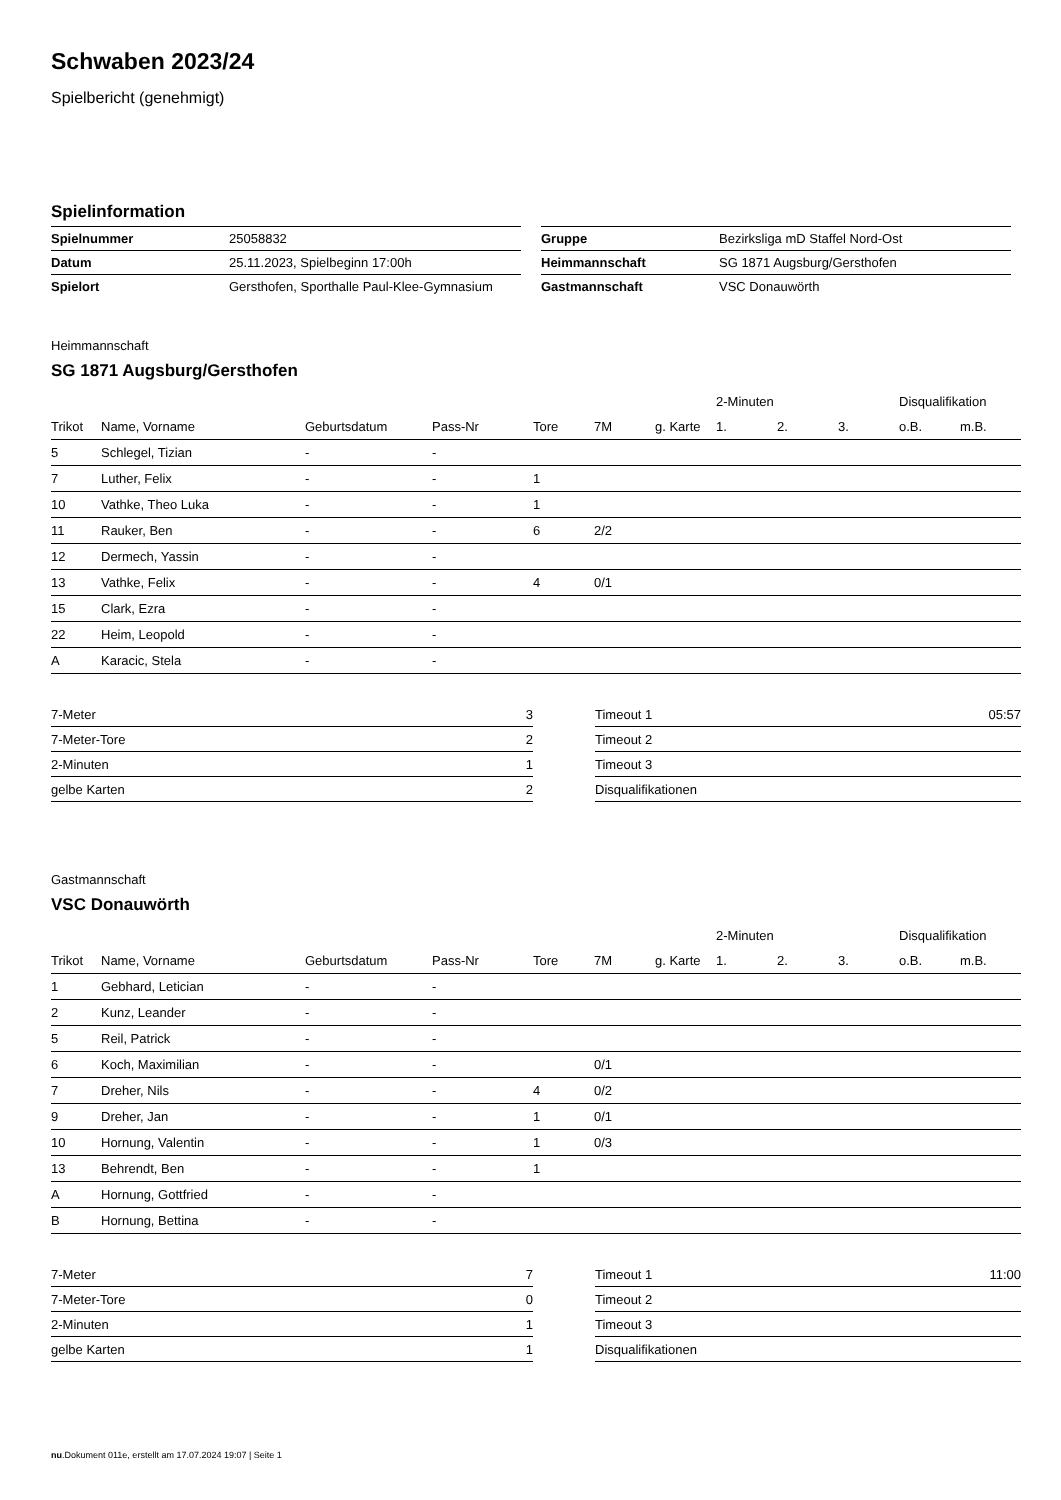Schwaben 2023/24
Spielbericht (genehmigt)
Spielinformation
| Spielnummer | 25058832 |
| Datum | 25.11.2023, Spielbeginn 17:00h |
| Spielort | Gersthofen, Sporthalle Paul-Klee-Gymnasium |
| Gruppe | Bezirksliga mD Staffel Nord-Ost |
| Heimmannschaft | SG 1871 Augsburg/Gersthofen |
| Gastmannschaft | VSC Donauwörth |
Heimmannschaft
SG 1871 Augsburg/Gersthofen
| | | | | | | | 2-Minuten | | | Disqualifikation | |
| --- | --- | --- | --- | --- | --- | --- | --- | --- | --- | --- | --- |
| Trikot | Name, Vorname | Geburtsdatum | Pass-Nr | Tore | 7M | g. Karte | 1. | 2. | 3. | o.B. | m.B. |
| 5 | Schlegel, Tizian | - | - | | | | | | | | |
| 7 | Luther, Felix | - | - | 1 | | | | | | | |
| 10 | Vathke, Theo Luka | - | - | 1 | | | | | | | |
| 11 | Rauker, Ben | - | - | 6 | 2/2 | | | | | | |
| 12 | Dermech, Yassin | - | - | | | | | | | | |
| 13 | Vathke, Felix | - | - | 4 | 0/1 | | | | | | |
| 15 | Clark, Ezra | - | - | | | | | | | | |
| 22 | Heim, Leopold | - | - | | | | | | | | |
| A | Karacic, Stela | - | - | | | | | | | | |
| 7-Meter | 3 |
| 7-Meter-Tore | 2 |
| 2-Minuten | 1 |
| gelbe Karten | 2 |
| Timeout 1 | 05:57 |
| Timeout 2 | |
| Timeout 3 | |
| Disqualifikationen | |
Gastmannschaft
VSC Donauwörth
| | | | | | | | 2-Minuten | | | Disqualifikation | |
| --- | --- | --- | --- | --- | --- | --- | --- | --- | --- | --- | --- |
| Trikot | Name, Vorname | Geburtsdatum | Pass-Nr | Tore | 7M | g. Karte | 1. | 2. | 3. | o.B. | m.B. |
| 1 | Gebhard, Letician | - | - | | | | | | | | |
| 2 | Kunz, Leander | - | - | | | | | | | | |
| 5 | Reil, Patrick | - | - | | | | | | | | |
| 6 | Koch, Maximilian | - | - | | 0/1 | | | | | | |
| 7 | Dreher, Nils | - | - | 4 | 0/2 | | | | | | |
| 9 | Dreher, Jan | - | - | 1 | 0/1 | | | | | | |
| 10 | Hornung, Valentin | - | - | 1 | 0/3 | | | | | | |
| 13 | Behrendt, Ben | - | - | 1 | | | | | | | |
| A | Hornung, Gottfried | - | - | | | | | | | | |
| B | Hornung, Bettina | - | - | | | | | | | | |
| 7-Meter | 7 |
| 7-Meter-Tore | 0 |
| 2-Minuten | 1 |
| gelbe Karten | 1 |
| Timeout 1 | 11:00 |
| Timeout 2 | |
| Timeout 3 | |
| Disqualifikationen | |
nu.Dokument 011e, erstellt am 17.07.2024 19:07 | Seite 1